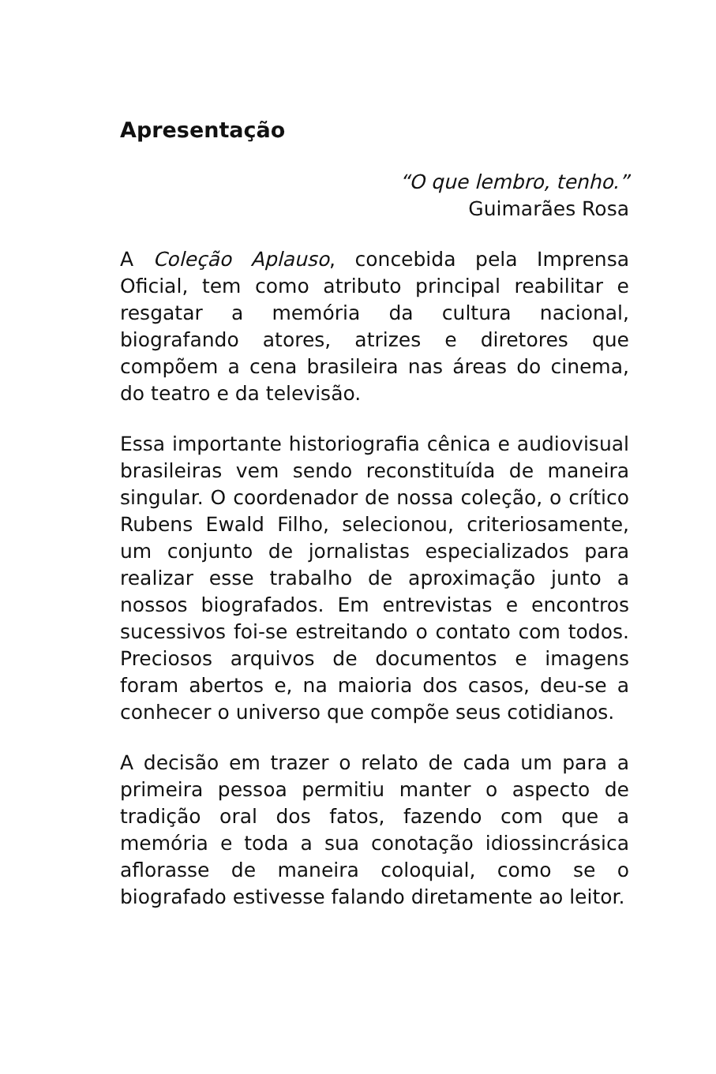Apresentação
“O que lembro, tenho.”
Guimarães Rosa
A Coleção Aplauso, concebida pela Imprensa Oficial, tem como atributo principal reabilitar e resgatar a memória da cultura nacional, biografando atores, atrizes e diretores que compõem a cena brasileira nas áreas do cinema, do teatro e da televisão.
Essa importante historiografia cênica e audiovisual brasileiras vem sendo reconstituída de maneira singular. O coordenador de nossa coleção, o crítico Rubens Ewald Filho, selecionou, criteriosamente, um conjunto de jornalistas especializados para realizar esse trabalho de aproximação junto a nossos biografados. Em entrevistas e encontros sucessivos foi-se estreitando o contato com todos. Preciosos arquivos de documentos e imagens foram abertos e, na maioria dos casos, deu-se a conhecer o universo que compõe seus cotidianos.
A decisão em trazer o relato de cada um para a primeira pessoa permitiu manter o aspecto de tradição oral dos fatos, fazendo com que a memória e toda a sua conotação idiossincrásica aflorasse de maneira coloquial, como se o biografado estivesse falando diretamente ao leitor.